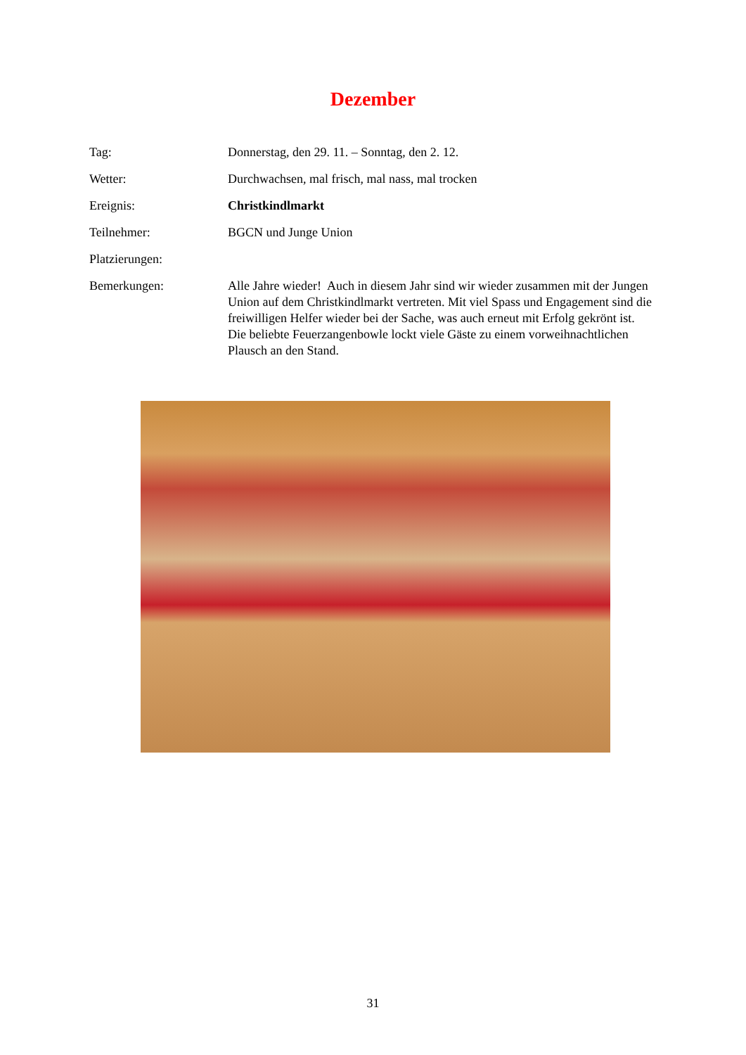Dezember
Tag: Donnerstag, den 29. 11. – Sonntag, den 2. 12.
Wetter: Durchwachsen, mal frisch, mal nass, mal trocken
Ereignis: Christkindlmarkt
Teilnehmer: BGCN und Junge Union
Platzierungen:
Bemerkungen: Alle Jahre wieder! Auch in diesem Jahr sind wir wieder zusammen mit der Jungen Union auf dem Christkindlmarkt vertreten. Mit viel Spass und Engagement sind die freiwilligen Helfer wieder bei der Sache, was auch erneut mit Erfolg gekrönt ist.
Die beliebte Feuerzangenbowle lockt viele Gäste zu einem vorweihnachtlichen Plausch an den Stand.
31